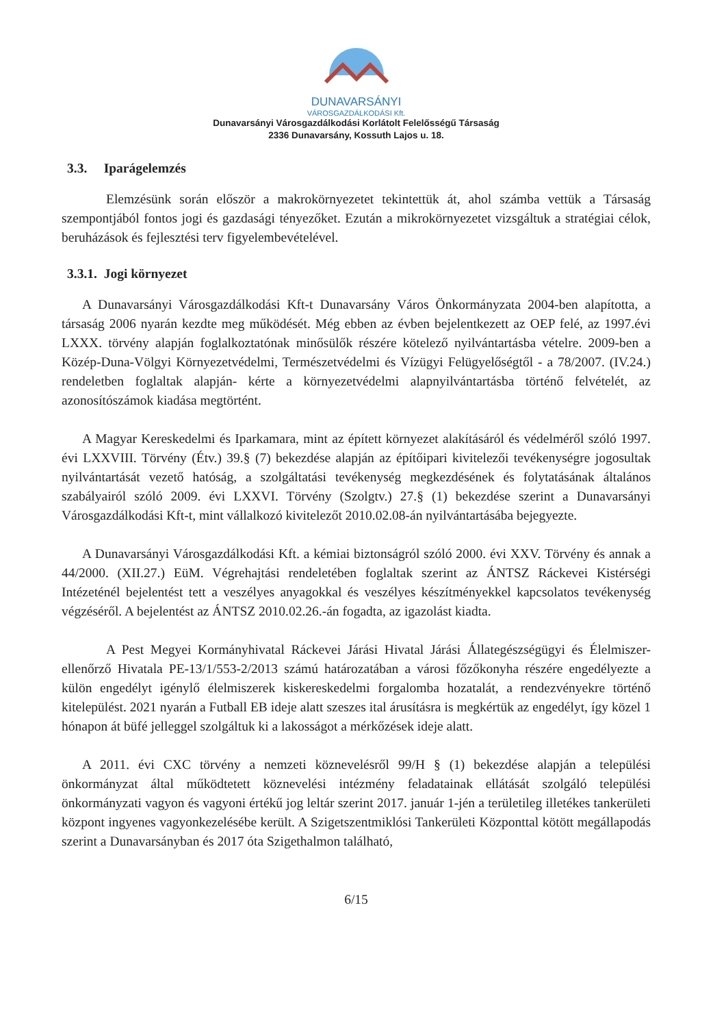DUNAVARSÁNYI
VÁROSGAZDÁLKODÁSI Kft.
Dunavarsányi Városgazdálkodási Korlátolt Felelősségű Társaság
2336 Dunavarsány, Kossuth Lajos u. 18.
3.3. Iparágelemzés
Elemzésünk során először a makrokörnyezetet tekintettük át, ahol számba vettük a Társaság szempontjából fontos jogi és gazdasági tényezőket. Ezután a mikrokörnyezetet vizsgáltuk a stratégiai célok, beruházások és fejlesztési terv figyelembevételével.
3.3.1. Jogi környezet
A Dunavarsányi Városgazdálkodási Kft-t Dunavarsány Város Önkormányzata 2004-ben alapította, a társaság 2006 nyarán kezdte meg működését. Még ebben az évben bejelentkezett az OEP felé, az 1997.évi LXXX. törvény alapján foglalkoztatónak minősülők részére kötelező nyilvántartásba vételre. 2009-ben a Közép-Duna-Völgyi Környezetvédelmi, Természetvédelmi és Vízügyi Felügyelőségtől - a 78/2007. (IV.24.) rendeletben foglaltak alapján- kérte a környezetvédelmi alapnyilvántartásba történő felvételét, az azonosítószámok kiadása megtörtént.
A Magyar Kereskedelmi és Iparkamara, mint az épített környezet alakításáról és védelméről szóló 1997. évi LXXVIII. Törvény (Étv.) 39.§ (7) bekezdése alapján az építőipari kivitelezői tevékenységre jogosultak nyilvántartását vezető hatóság, a szolgáltatási tevékenység megkezdésének és folytatásának általános szabályairól szóló 2009. évi LXXVI. Törvény (Szolgtv.) 27.§ (1) bekezdése szerint a Dunavarsányi Városgazdálkodási Kft-t, mint vállalkozó kivitelezőt 2010.02.08-án nyilvántartásába bejegyezte.
A Dunavarsányi Városgazdálkodási Kft. a kémiai biztonságról szóló 2000. évi XXV. Törvény és annak a 44/2000. (XII.27.) EüM. Végrehajtási rendeletében foglaltak szerint az ÁNTSZ Ráckevei Kistérségi Intézeténél bejelentést tett a veszélyes anyagokkal és veszélyes készítményekkel kapcsolatos tevékenység végzéséről. A bejelentést az ÁNTSZ 2010.02.26.-án fogadta, az igazolást kiadta.
A Pest Megyei Kormányhivatal Ráckevei Járási Hivatal Járási Állategészségügyi és Élelmiszer-ellenőrző Hivatala PE-13/1/553-2/2013 számú határozatában a városi főzőkonyha részére engedélyezte a külön engedélyt igénylő élelmiszerek kiskereskedelmi forgalomba hozatalát, a rendezvényekre történő kitelepülést. 2021 nyarán a Futball EB ideje alatt szeszes ital árusításra is megkértük az engedélyt, így közel 1 hónapon át büfé jelleggel szolgáltuk ki a lakosságot a mérkőzések ideje alatt.
A 2011. évi CXC törvény a nemzeti köznevelésről 99/H § (1) bekezdése alapján a települési önkormányzat által működtetett köznevelési intézmény feladatainak ellátását szolgáló települési önkormányzati vagyon és vagyoni értékű jog leltár szerint 2017. január 1-jén a területileg illetékes tankerületi központ ingyenes vagyonkezelésébe került. A Szigetszentmiklósi Tankerületi Központtal kötött megállapodás szerint a Dunavarsányban és 2017 óta Szigethalmon található,
6/15